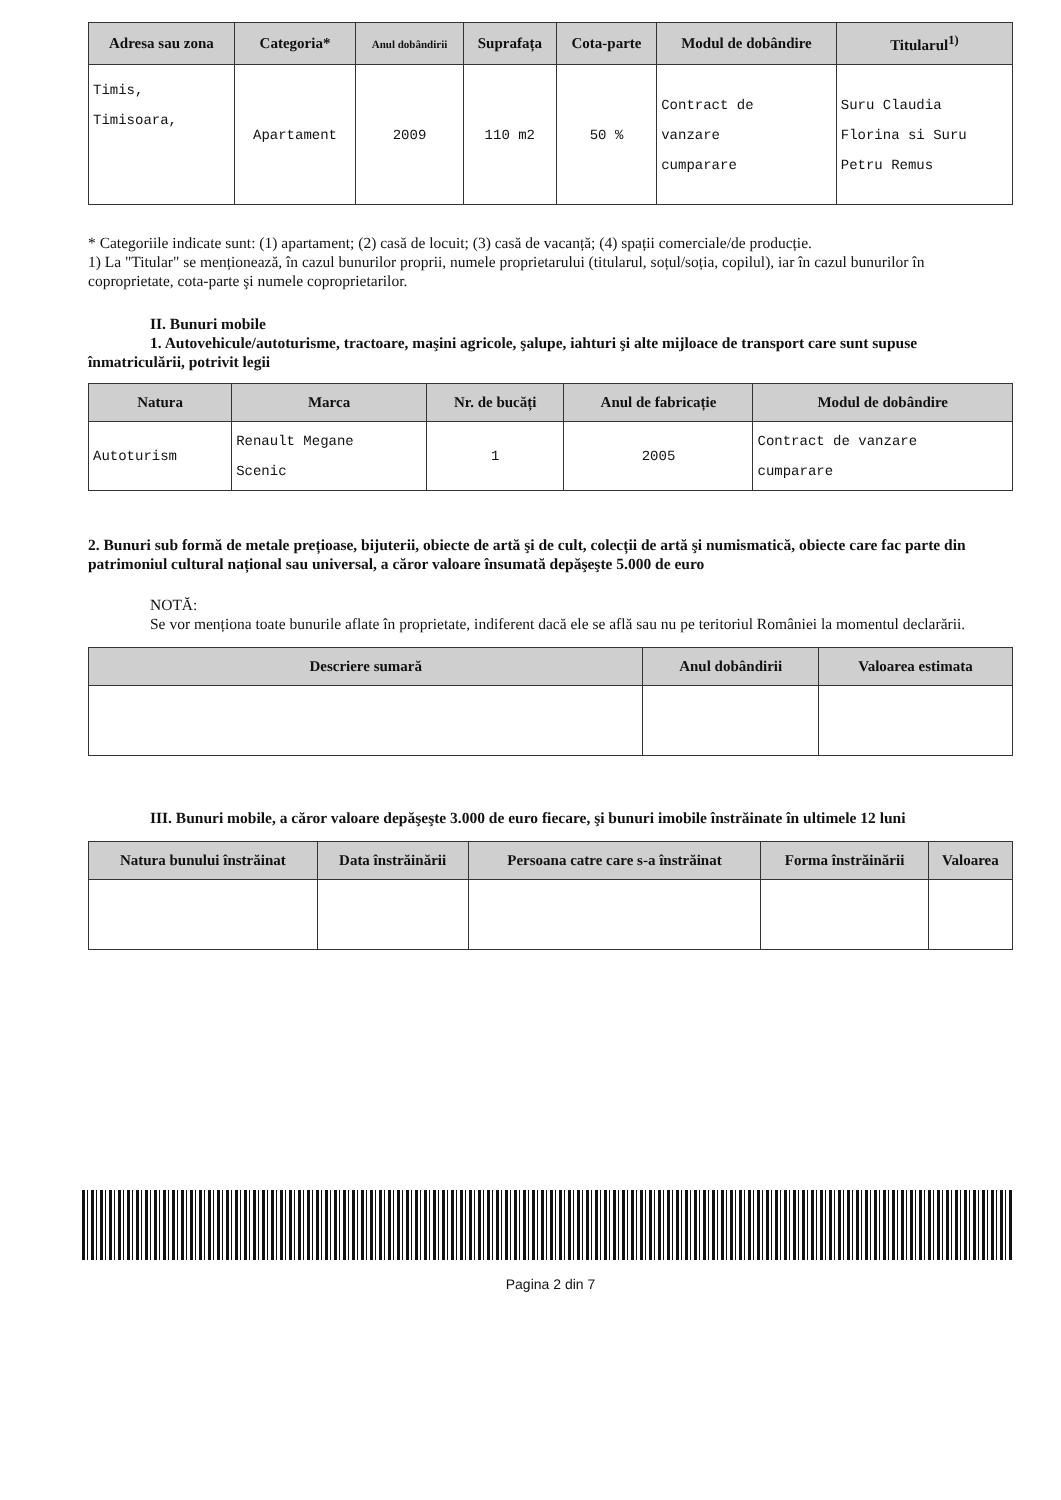| Adresa sau zona | Categoria* | Anul dobândirii | Suprafața | Cota-parte | Modul de dobândire | Titularul<sup>1)</sup> |
| --- | --- | --- | --- | --- | --- | --- |
| Timis, Timisoara, | Apartament | 2009 | 110 m2 | 50 % | Contract de vanzare cumparare | Suru Claudia Florina si Suru Petru Remus |
* Categoriile indicate sunt: (1) apartament; (2) casă de locuit; (3) casă de vacanță; (4) spații comerciale/de producție.
1) La "Titular" se menționează, în cazul bunurilor proprii, numele proprietarului (titularul, soțul/soția, copilul), iar în cazul bunurilor în coproprietate, cota-parte şi numele coproprietarilor.
II. Bunuri mobile
1. Autovehicule/autoturisme, tractoare, maşini agricole, şalupe, iahturi şi alte mijloace de transport care sunt supuse înmatriculării, potrivit legii
| Natura | Marca | Nr. de bucăți | Anul de fabricație | Modul de dobândire |
| --- | --- | --- | --- | --- |
| Autoturism | Renault Megane Scenic | 1 | 2005 | Contract de vanzare cumparare |
2. Bunuri sub formă de metale prețioase, bijuterii, obiecte de artă şi de cult, colecții de artă şi numismatică, obiecte care fac parte din patrimoniul cultural național sau universal, a căror valoare însumată depăşeşte 5.000 de euro
NOTĂ:
Se vor menționa toate bunurile aflate în proprietate, indiferent dacă ele se află sau nu pe teritoriul României la momentul declarării.
| Descriere sumară | Anul dobândirii | Valoarea estimata |
| --- | --- | --- |
III. Bunuri mobile, a căror valoare depăşeşte 3.000 de euro fiecare, şi bunuri imobile înstrăinate în ultimele 12 luni
| Natura bunului înstrăinat | Data înstrăinării | Persoana catre care s-a înstrăinat | Forma înstrăinării | Valoarea |
| --- | --- | --- | --- | --- |
Pagina 2 din 7